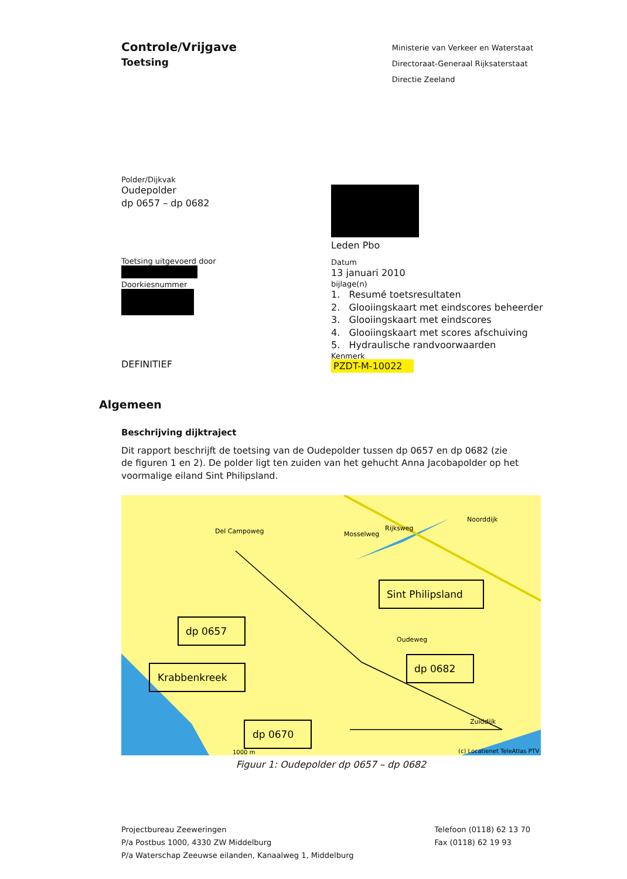Controle/Vrijgave
Toetsing
Ministerie van Verkeer en Waterstaat
Directoraat-Generaal Rijksaterstaat
Directie Zeeland
Polder/Dijkvak
Oudepolder
dp 0657 – dp 0682
Toetsing uitgevoerd door
Doorkiesnummer
DEFINITIEF
Leden Pbo
Datum
13 januari 2010
bijlage(n)
1. Resumé toetsresultaten
2. Glooiingskaart met eindscores beheerder
3. Glooiingskaart met eindscores
4. Glooiingskaart met scores afschuiving
5. Hydraulische randvoorwaarden
Kenmerk
PZDT-M-10022
Algemeen
Beschrijving dijktraject
Dit rapport beschrijft de toetsing van de Oudepolder tussen dp 0657 en dp 0682 (zie de figuren 1 en 2). De polder ligt ten zuiden van het gehucht Anna Jacobapolder op het voormalige eiland Sint Philipsland.
Del Campoweg
Mosselweg
Rijksweg
Noorddijk
Oudeweg
Zuiddijk
Sint Philipsland
dp 0657
Krabbenkreek
dp 0682
dp 0670
1000 m
(c) Locatienet TeleAtlas PTV
Figuur 1: Oudepolder dp 0657 – dp 0682
Projectbureau Zeeweringen
P/a Postbus 1000, 4330 ZW Middelburg
P/a Waterschap Zeeuwse eilanden, Kanaalweg 1, Middelburg
Telefoon (0118) 62 13 70
Fax (0118) 62 19 93